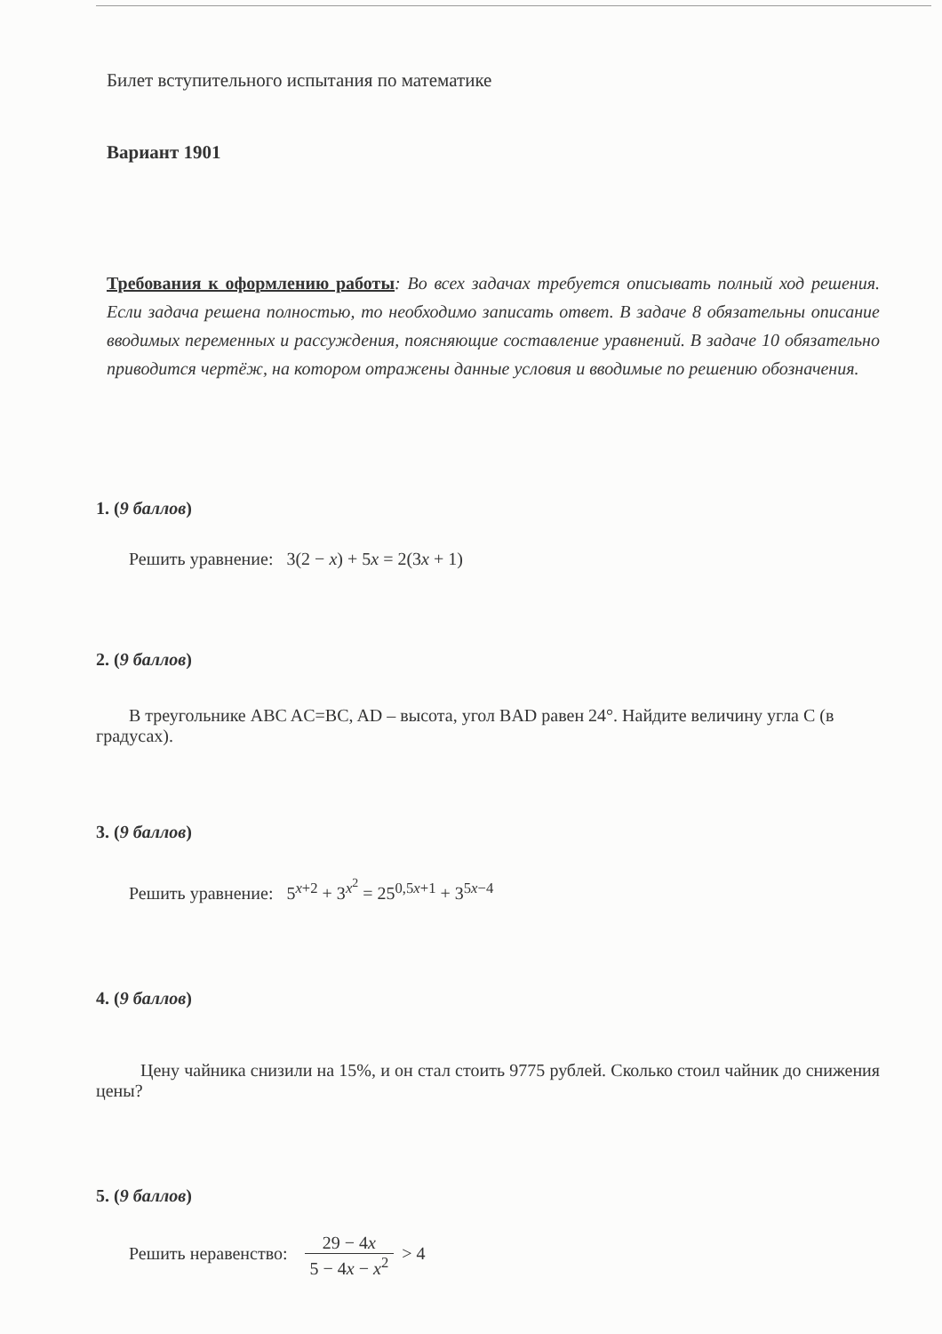Билет вступительного испытания по математике
Вариант 1901
Требования к оформлению работы: Во всех задачах требуется описывать полный ход решения. Если задача решена полностью, то необходимо записать ответ. В задаче 8 обязательны описание вводимых переменных и рассуждения, поясняющие составление уравнений. В задаче 10 обязательно приводится чертёж, на котором отражены данные условия и вводимые по решению обозначения.
1. (9 баллов)
Решить уравнение: 3(2 − x) + 5x = 2(3x + 1)
2. (9 баллов)
В треугольнике ABC AC=BC, AD – высота, угол BAD равен 24°. Найдите величину угла C (в градусах).
3. (9 баллов)
Решить уравнение: 5<sup>x+2</sup> + 3<sup>x<sup>2</sup></sup> = 25<sup>0,5x+1</sup> + 3<sup>5x−4</sup>
4. (9 баллов)
Цену чайника снизили на 15%, и он стал стоить 9775 рублей. Сколько стоил чайник до снижения цены?
5. (9 баллов)
Решить неравенство: 29 − 4x 5 − 4x − x<sup>2</sup> > 4